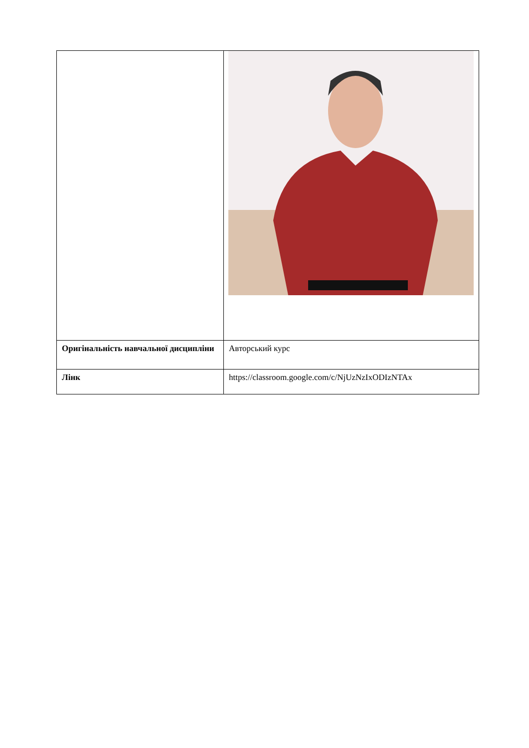| Оригінальність навчальної дисципліни | Авторський курс |
| Лінк | https://classroom.google.com/c/NjUzNzIxODIzNTAx |